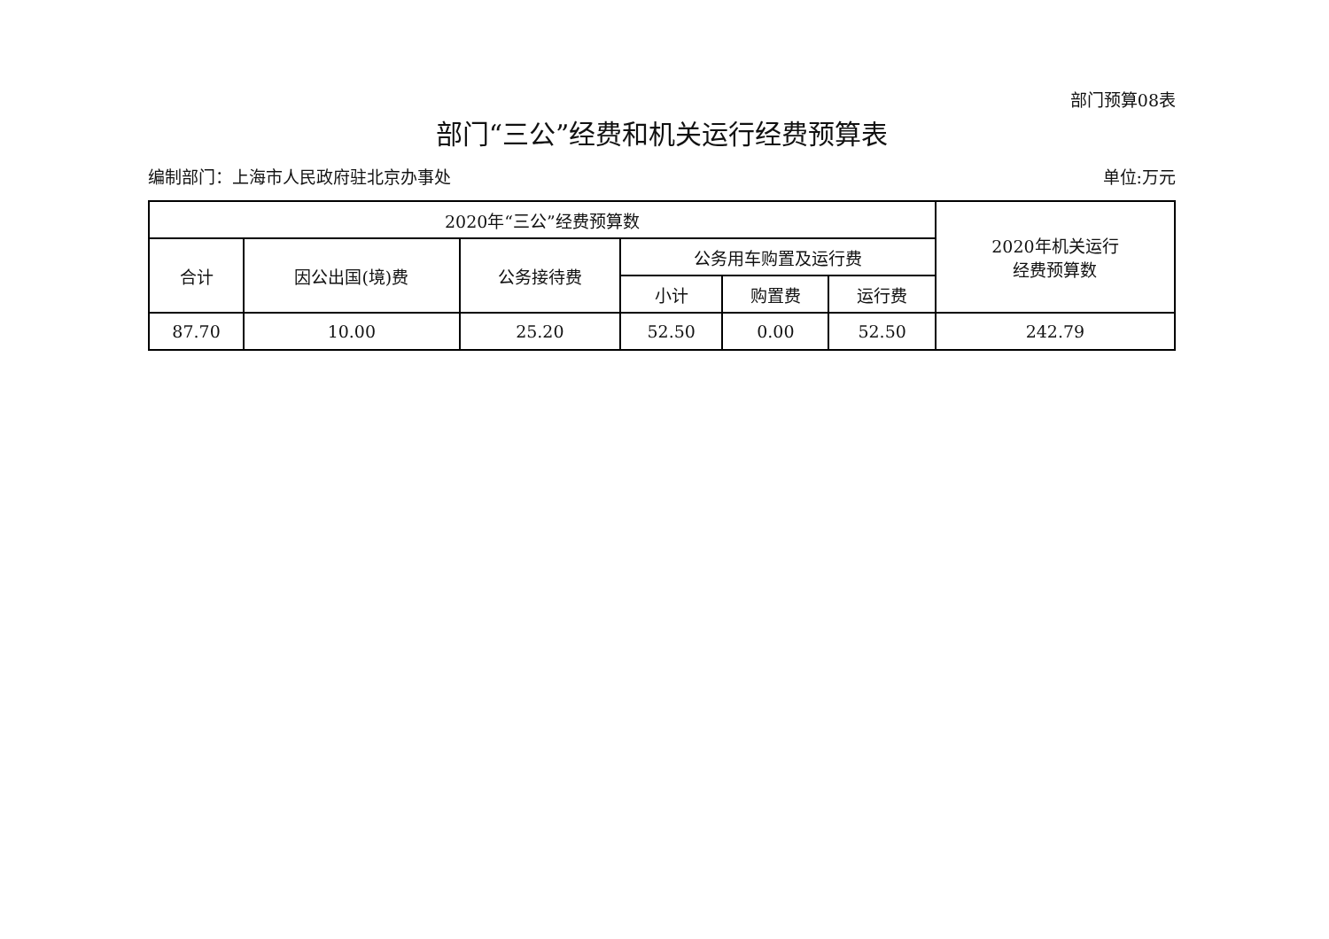部门预算08表
部门“三公”经费和机关运行经费预算表
编制部门：上海市人民政府驻北京办事处 单位:万元
| 2020年“三公”经费预算数 | | | | | | 2020年机关运行 经费预算数 |
| --- | --- | --- | --- | --- | --- | --- |
| 合计 | 因公出国(境)费 | 公务接待费 | 公务用车购置及运行费 | | | |
| | | | 小计 | 购置费 | 运行费 | |
| 87.70 | 10.00 | 25.20 | 52.50 | 0.00 | 52.50 | 242.79 |